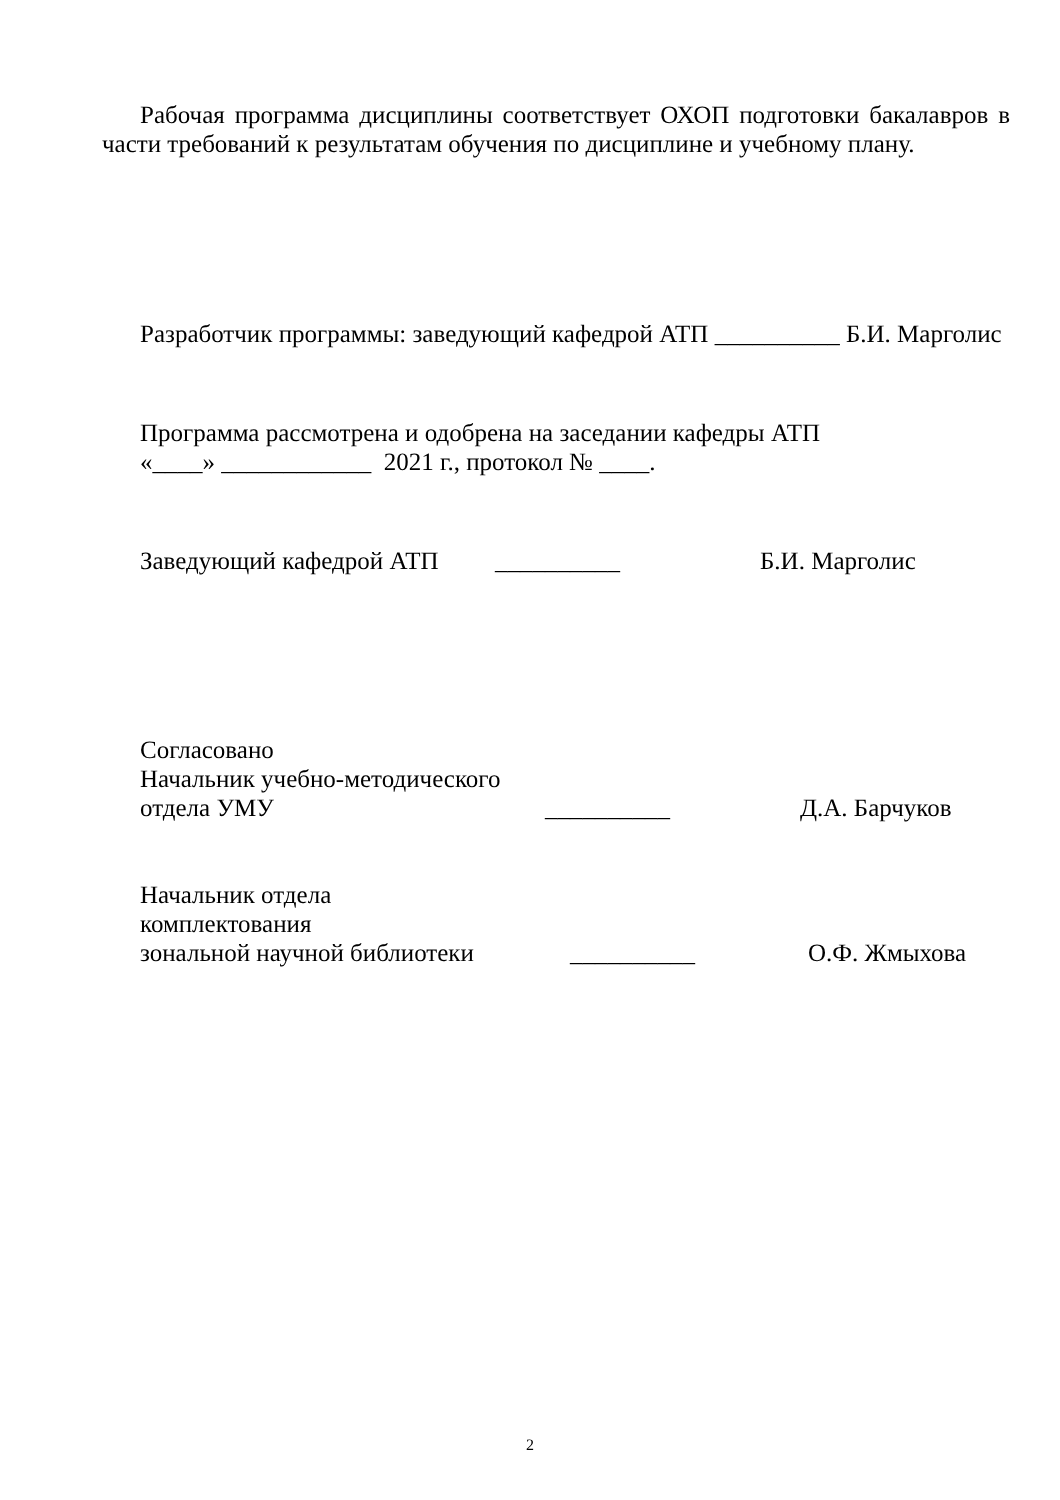Рабочая программа дисциплины соответствует ОХОП подготовки бакалавров в части требований к результатам обучения по дисциплине и учебному плану.
Разработчик программы: заведующий кафедрой АТП __________ Б.И. Марголис
Программа рассмотрена и одобрена на заседании кафедры АТП
«____» ____________ 2021 г., протокол № ____.
Заведующий кафедрой АТП __________ Б.И. Марголис
Согласовано
Начальник учебно-методического
отдела УМУ __________ Д.А. Барчуков
Начальник отдела
комплектования
зональной научной библиотеки __________ О.Ф. Жмыхова
2